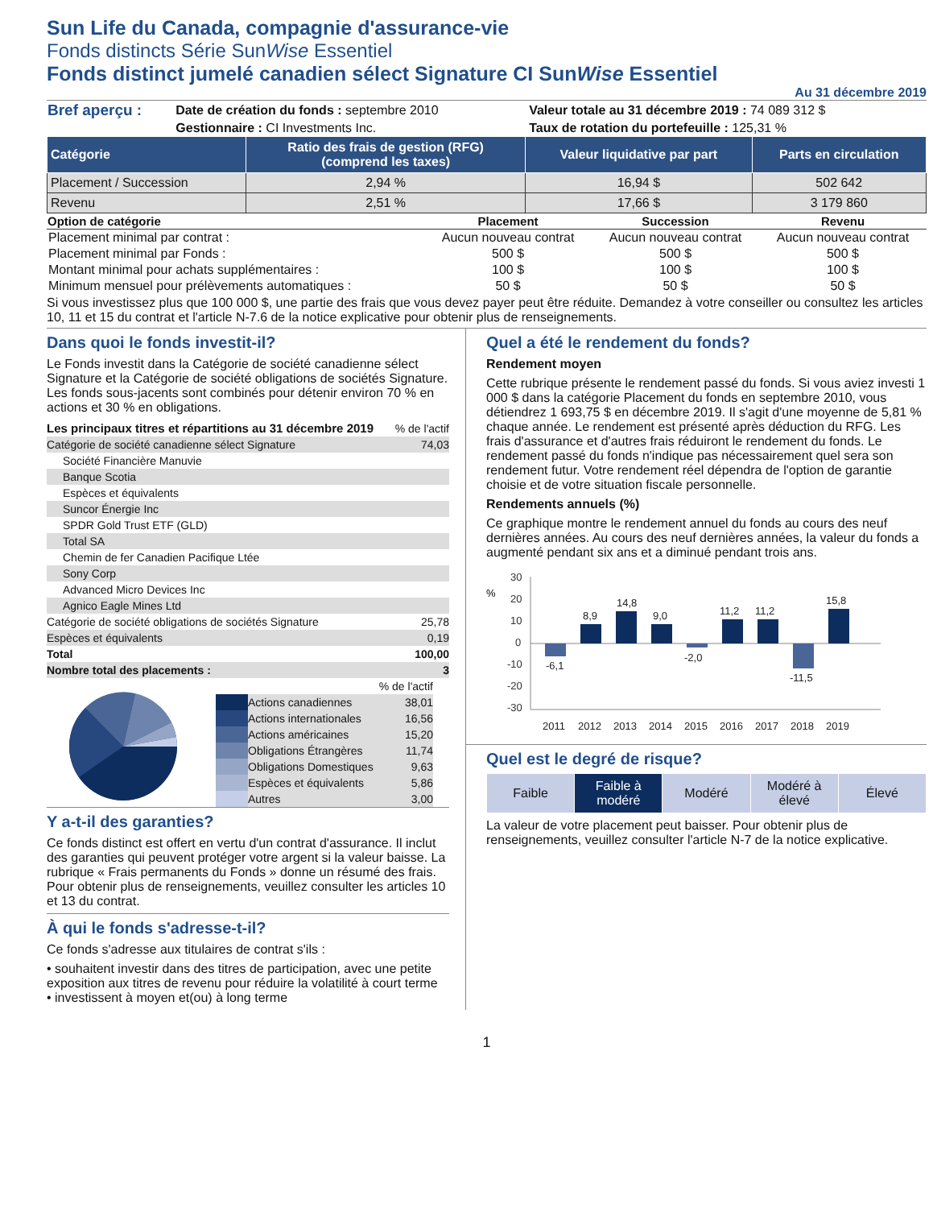Sun Life du Canada, compagnie d'assurance-vie
Fonds distincts Série SunWise Essentiel
Fonds distinct jumelé canadien sélect Signature CI SunWise Essentiel
Au 31 décembre 2019
| Bref aperçu : | Date de création du fonds : septembre 2010 | Valeur totale au 31 décembre 2019 : 74 089 312 $ |
| | Gestionnaire : CI Investments Inc. | Taux de rotation du portefeuille : 125,31 % |
| Catégorie | Ratio des frais de gestion (RFG) (comprend les taxes) | Valeur liquidative par part | Parts en circulation |
| --- | --- | --- | --- |
| Placement / Succession | 2,94 % | 16,94 $ | 502 642 |
| Revenu | 2,51 % | 17,66 $ | 3 179 860 |
| Option de catégorie | Placement | Succession | Revenu |
| --- | --- | --- | --- |
| Placement minimal par contrat : | Aucun nouveau contrat | Aucun nouveau contrat | Aucun nouveau contrat |
| Placement minimal par Fonds : | 500 $ | 500 $ | 500 $ |
| Montant minimal pour achats supplémentaires : | 100 $ | 100 $ | 100 $ |
| Minimum mensuel pour prélèvements automatiques : | 50 $ | 50 $ | 50 $ |
Si vous investissez plus que 100 000 $, une partie des frais que vous devez payer peut être réduite. Demandez à votre conseiller ou consultez les articles 10, 11 et 15 du contrat et l'article N-7.6 de la notice explicative pour obtenir plus de renseignements.
Dans quoi le fonds investit-il?
Le Fonds investit dans la Catégorie de société canadienne sélect Signature et la Catégorie de société obligations de sociétés Signature. Les fonds sous-jacents sont combinés pour détenir environ 70 % en actions et 30 % en obligations.
| Les principaux titres et répartitions au 31 décembre 2019 | % de l'actif |
| Catégorie de société canadienne sélect Signature | 74,03 |
| Société Financière Manuvie | |
| Banque Scotia | |
| Espèces et équivalents | |
| Suncor Énergie Inc | |
| SPDR Gold Trust ETF (GLD) | |
| Total SA | |
| Chemin de fer Canadien Pacifique Ltée | |
| Sony Corp | |
| Advanced Micro Devices Inc | |
| Agnico Eagle Mines Ltd | |
| Catégorie de société obligations de sociétés Signature | 25,78 |
| Espèces et équivalents | 0,19 |
| Total | 100,00 |
| Nombre total des placements : | 3 |
| | | % de l'actif |
| | Actions canadiennes | 38,01 |
| | Actions internationales | 16,56 |
| | Actions américaines | 15,20 |
| | Obligations Étrangères | 11,74 |
| | Obligations Domestiques | 9,63 |
| | Espèces et équivalents | 5,86 |
| | Autres | 3,00 |
Y a-t-il des garanties?
Ce fonds distinct est offert en vertu d'un contrat d'assurance. Il inclut des garanties qui peuvent protéger votre argent si la valeur baisse. La rubrique « Frais permanents du Fonds » donne un résumé des frais. Pour obtenir plus de renseignements, veuillez consulter les articles 10 et 13 du contrat.
À qui le fonds s'adresse-t-il?
Ce fonds s'adresse aux titulaires de contrat s'ils :
• souhaitent investir dans des titres de participation, avec une petite exposition aux titres de revenu pour réduire la volatilité à court terme
• investissent à moyen et(ou) à long terme
Quel a été le rendement du fonds?
Rendement moyen
Cette rubrique présente le rendement passé du fonds. Si vous aviez investi 1 000 $ dans la catégorie Placement du fonds en septembre 2010, vous détiendrez 1 693,75 $ en décembre 2019. Il s'agit d'une moyenne de 5,81 % chaque année. Le rendement est présenté après déduction du RFG. Les frais d'assurance et d'autres frais réduiront le rendement du fonds. Le rendement passé du fonds n'indique pas nécessairement quel sera son rendement futur. Votre rendement réel dépendra de l'option de garantie choisie et de votre situation fiscale personnelle.
Rendements annuels (%)
Ce graphique montre le rendement annuel du fonds au cours des neuf dernières années. Au cours des neuf dernières années, la valeur du fonds a augmenté pendant six ans et a diminué pendant trois ans.
%
30
20
10
0
-10
-20
-30
-6,1
8,9
14,8
9,0
-2,0
11,2
11,2
-11,5
15,8
2011
2012
2013
2014
2015
2016
2017
2018
2019
Quel est le degré de risque?
| Faible | Faible à modéré | Modéré | Modéré à élevé | Élevé |
La valeur de votre placement peut baisser. Pour obtenir plus de renseignements, veuillez consulter l'article N-7 de la notice explicative.
1